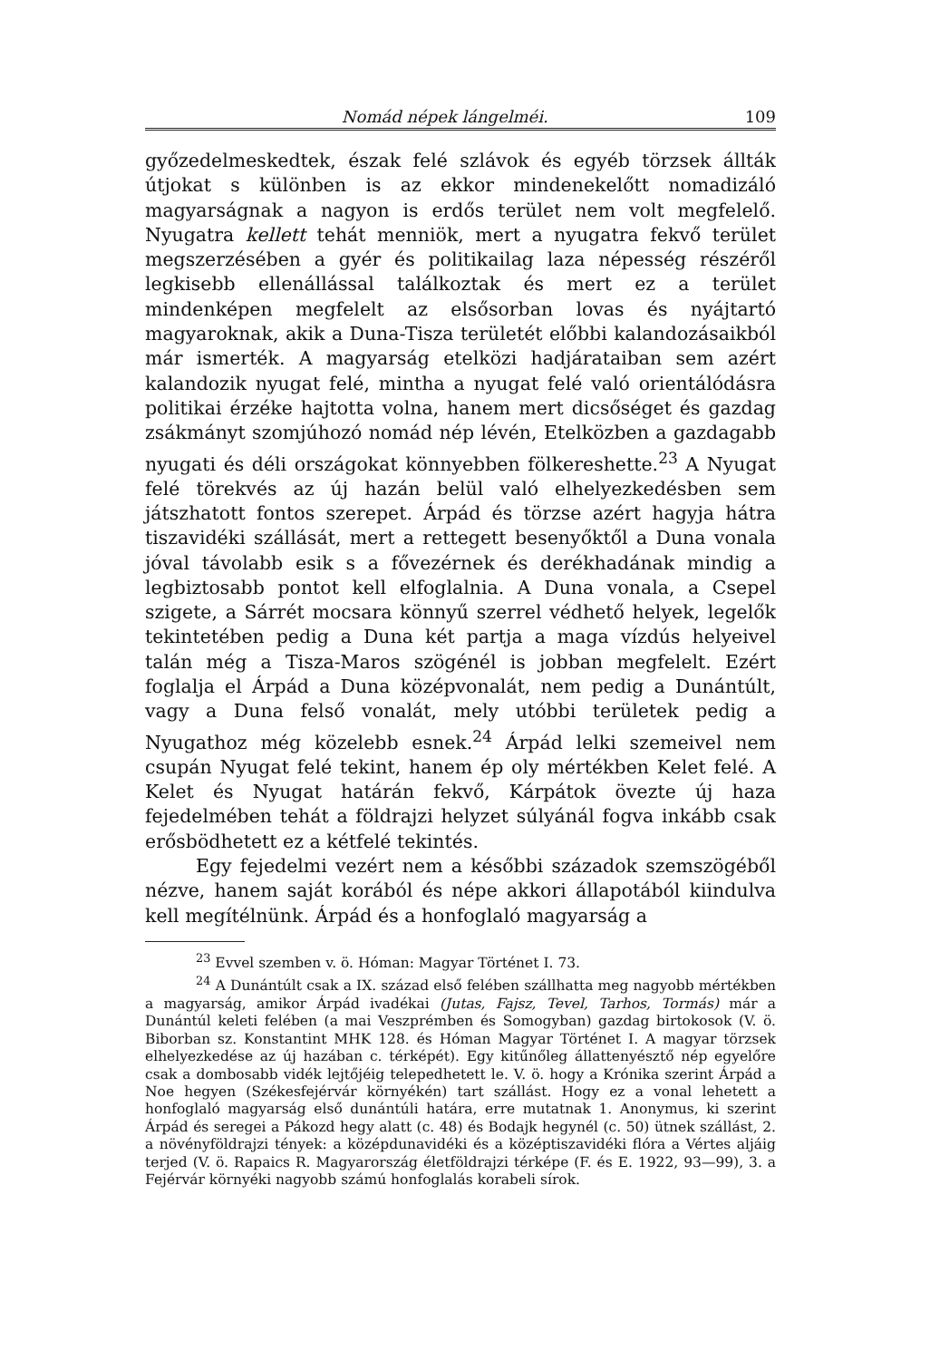Nomád népek lángelméi. 109
győzedelmeskedtek, észak felé szlávok és egyéb törzsek állták útjokat s különben is az ekkor mindenekelőtt nomadizáló magyarságnak a nagyon is erdős terület nem volt megfelelő. Nyugatra kellett tehát menniök, mert a nyugatra fekvő terület megszerzésében a gyér és politikailag laza népesség részéről legkisebb ellenállással találkoztak és mert ez a terület mindenképen megfelelt az elsősorban lovas és nyájtartó magyaroknak, akik a Duna-Tisza területét előbbi kalandozásaikból már ismerték. A magyarság etelközi hadjárataiban sem azért kalandozik nyugat felé, mintha a nyugat felé való orientálódásra politikai érzéke hajtotta volna, hanem mert dicsőséget és gazdag zsákmányt szomjúhozó nomád nép lévén, Etelközben a gazdagabb nyugati és déli országokat könnyebben fölkereshette.<sup>23</sup> A Nyugat felé törekvés az új hazán belül való elhelyezkedésben sem játszhatott fontos szerepet. Árpád és törzse azért hagyja hátra tiszavidéki szállását, mert a rettegett besenyőktől a Duna vonala jóval távolabb esik s a fővezérnek és derékhadának mindig a legbiztosabb pontot kell elfoglalnia. A Duna vonala, a Csepel szigete, a Sárrét mocsara könnyű szerrel védhető helyek, legelők tekintetében pedig a Duna két partja a maga vízdús helyeivel talán még a Tisza-Maros szögénél is jobban megfelelt. Ezért foglalja el Árpád a Duna középvonalát, nem pedig a Dunántúlt, vagy a Duna felső vonalát, mely utóbbi területek pedig a Nyugathoz még közelebb esnek.<sup>24</sup> Árpád lelki szemeivel nem csupán Nyugat felé tekint, hanem ép oly mértékben Kelet felé. A Kelet és Nyugat határán fekvő, Kárpátok övezte új haza fejedelmében tehát a földrajzi helyzet súlyánál fogva inkább csak erősbödhetett ez a kétfelé tekintés.
Egy fejedelmi vezért nem a későbbi századok szemszögéből nézve, hanem saját korából és népe akkori állapotából kiindulva kell megítélnünk. Árpád és a honfoglaló magyarság a
<sup>23</sup> Evvel szemben v. ö. Hóman: Magyar Történet I. 73.
<sup>24</sup> A Dunántúlt csak a IX. század első felében szállhatta meg nagyobb mértékben a magyarság, amikor Árpád ivadékai (Jutas, Fajsz, Tevel, Tarhos, Tormás) már a Dunántúl keleti felében (a mai Veszprémben és Somogyban) gazdag birtokosok (V. ö. Biborban sz. Konstantint MHK 128. és Hóman Magyar Történet I. A magyar törzsek elhelyezkedése az új hazában c. térképét). Egy kitűnőleg állattenyésztő nép egyelőre csak a dombosabb vidék lejtőjéig telepedhetett le. V. ö. hogy a Krónika szerint Árpád a Noe hegyen (Székesfejérvár környékén) tart szállást. Hogy ez a vonal lehetett a honfoglaló magyarság első dunántúli határa, erre mutatnak 1. Anonymus, ki szerint Árpád és seregei a Pákozd hegy alatt (c. 48) és Bodajk hegynél (c. 50) ütnek szállást, 2. a növényföldrajzi tények: a középdunavidéki és a középtiszavidéki flóra a Vértes aljáig terjed (V. ö. Rapaics R. Magyarország életföldrajzi térképe (F. és E. 1922, 93—99), 3. a Fejérvár környéki nagyobb számú honfoglalás korabeli sírok.